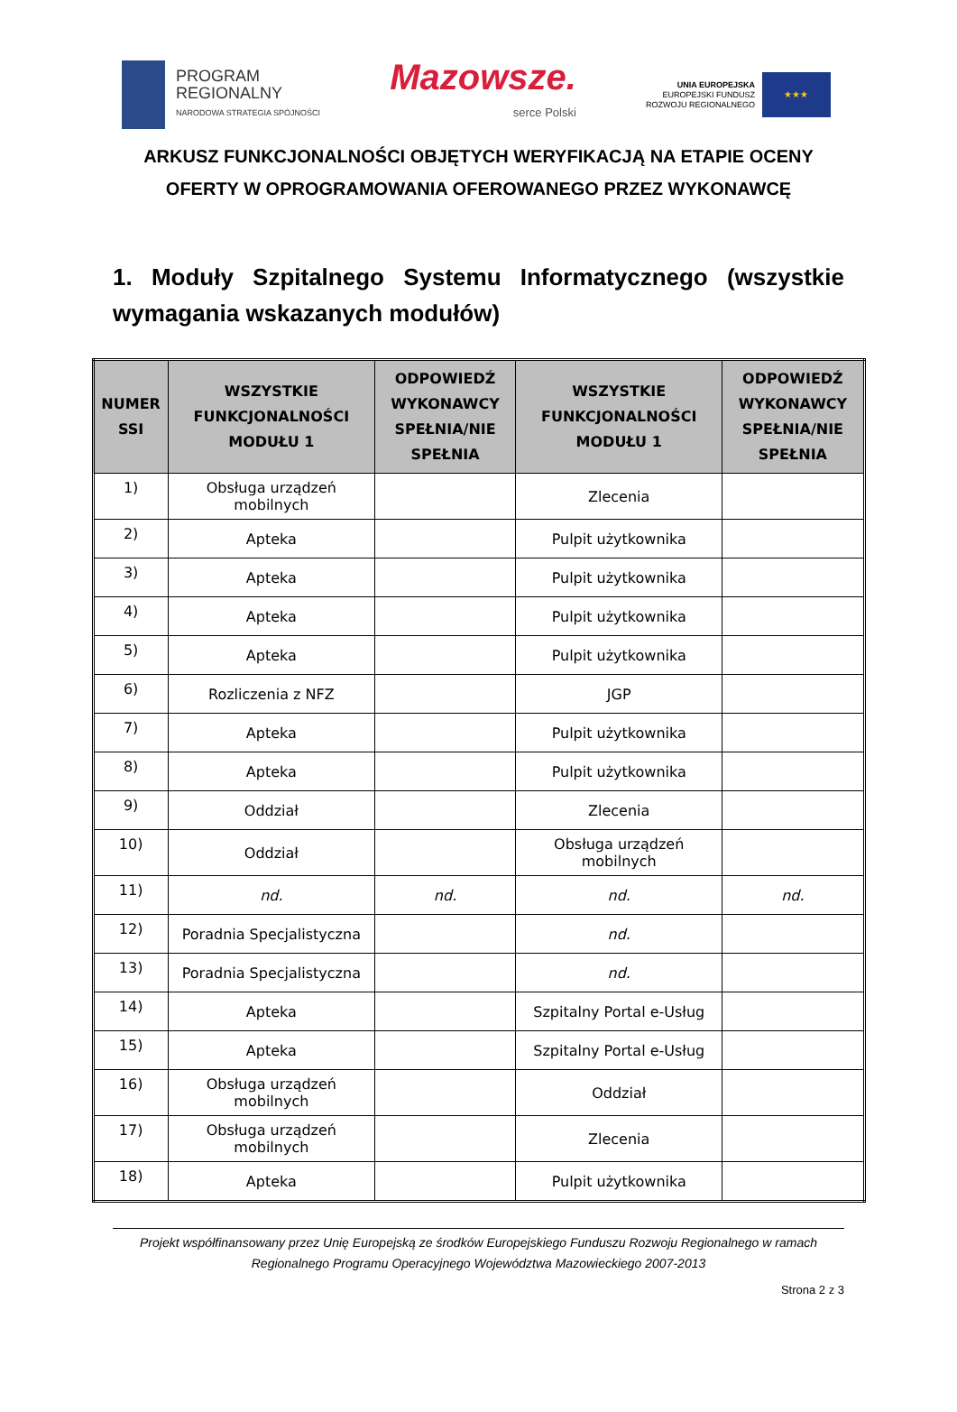PROGRAM
REGIONALNY
NARODOWA STRATEGIA SPÓJNOŚCI
Mazowsze.
serce Polski
UNIA EUROPEJSKA
EUROPEJSKI FUNDUSZ
ROZWOJU REGIONALNEGO
★★★
ARKUSZ FUNKCJONALNOŚCI OBJĘTYCH WERYFIKACJĄ NA ETAPIE OCENY OFERTY W OPROGRAMOWANIA OFEROWANEGO PRZEZ WYKONAWCĘ
1. Moduły Szpitalnego Systemu Informatycznego (wszystkie wymagania wskazanych modułów)
| NUMER SSI | WSZYSTKIE FUNKCJONALNOŚCI MODUŁU 1 | ODPOWIEDŹ WYKONAWCY SPEŁNIA/NIE SPEŁNIA | WSZYSTKIE FUNKCJONALNOŚCI MODUŁU 1 | ODPOWIEDŹ WYKONAWCY SPEŁNIA/NIE SPEŁNIA |
| --- | --- | --- | --- | --- |
| 1) | Obsługa urządzeń mobilnych | | Zlecenia | |
| 2) | Apteka | | Pulpit użytkownika | |
| 3) | Apteka | | Pulpit użytkownika | |
| 4) | Apteka | | Pulpit użytkownika | |
| 5) | Apteka | | Pulpit użytkownika | |
| 6) | Rozliczenia z NFZ | | JGP | |
| 7) | Apteka | | Pulpit użytkownika | |
| 8) | Apteka | | Pulpit użytkownika | |
| 9) | Oddział | | Zlecenia | |
| 10) | Oddział | | Obsługa urządzeń mobilnych | |
| 11) | nd. | nd. | nd. | nd. |
| 12) | Poradnia Specjalistyczna | | nd. | |
| 13) | Poradnia Specjalistyczna | | nd. | |
| 14) | Apteka | | Szpitalny Portal e-Usług | |
| 15) | Apteka | | Szpitalny Portal e-Usług | |
| 16) | Obsługa urządzeń mobilnych | | Oddział | |
| 17) | Obsługa urządzeń mobilnych | | Zlecenia | |
| 18) | Apteka | | Pulpit użytkownika | |
Projekt współfinansowany przez Unię Europejską ze środków Europejskiego Funduszu Rozwoju Regionalnego w ramach Regionalnego Programu Operacyjnego Województwa Mazowieckiego 2007-2013
Strona 2 z 3